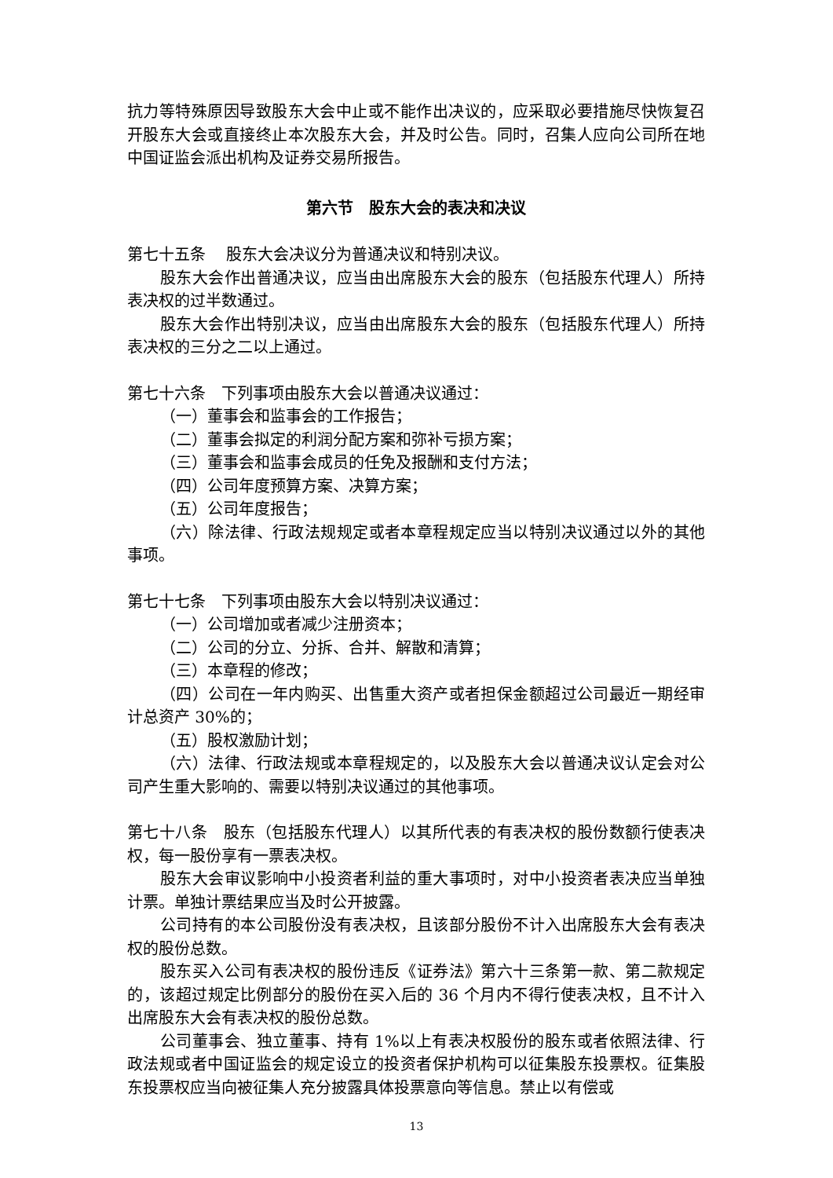抗力等特殊原因导致股东大会中止或不能作出决议的，应采取必要措施尽快恢复召开股东大会或直接终止本次股东大会，并及时公告。同时，召集人应向公司所在地中国证监会派出机构及证券交易所报告。
第六节　股东大会的表决和决议
第七十五条　 股东大会决议分为普通决议和特别决议。
股东大会作出普通决议，应当由出席股东大会的股东（包括股东代理人）所持表决权的过半数通过。
股东大会作出特别决议，应当由出席股东大会的股东（包括股东代理人）所持表决权的三分之二以上通过。
第七十六条　下列事项由股东大会以普通决议通过：
（一）董事会和监事会的工作报告；
（二）董事会拟定的利润分配方案和弥补亏损方案；
（三）董事会和监事会成员的任免及报酬和支付方法；
（四）公司年度预算方案、决算方案；
（五）公司年度报告；
（六）除法律、行政法规规定或者本章程规定应当以特别决议通过以外的其他事项。
第七十七条　下列事项由股东大会以特别决议通过：
（一）公司增加或者减少注册资本；
（二）公司的分立、分拆、合并、解散和清算；
（三）本章程的修改；
（四）公司在一年内购买、出售重大资产或者担保金额超过公司最近一期经审计总资产 30%的；
（五）股权激励计划；
（六）法律、行政法规或本章程规定的，以及股东大会以普通决议认定会对公司产生重大影响的、需要以特别决议通过的其他事项。
第七十八条　股东（包括股东代理人）以其所代表的有表决权的股份数额行使表决权，每一股份享有一票表决权。
股东大会审议影响中小投资者利益的重大事项时，对中小投资者表决应当单独计票。单独计票结果应当及时公开披露。
公司持有的本公司股份没有表决权，且该部分股份不计入出席股东大会有表决权的股份总数。
股东买入公司有表决权的股份违反《证券法》第六十三条第一款、第二款规定的，该超过规定比例部分的股份在买入后的 36 个月内不得行使表决权，且不计入出席股东大会有表决权的股份总数。
公司董事会、独立董事、持有 1%以上有表决权股份的股东或者依照法律、行政法规或者中国证监会的规定设立的投资者保护机构可以征集股东投票权。征集股东投票权应当向被征集人充分披露具体投票意向等信息。禁止以有偿或
13